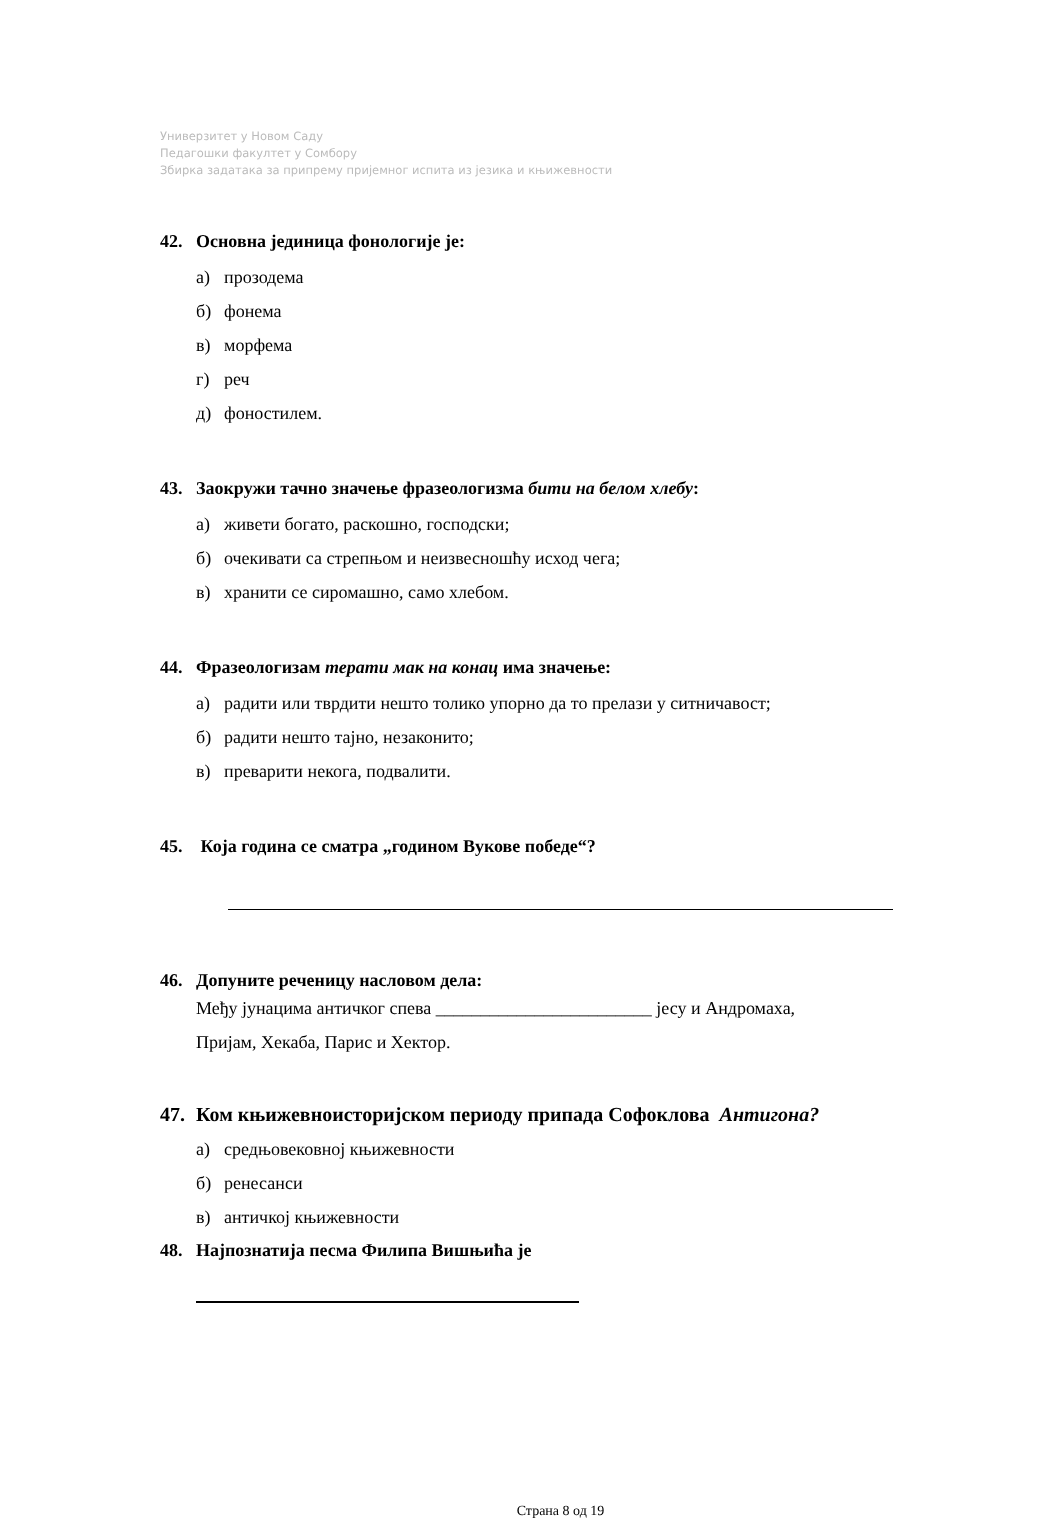Универзитет у Новом Саду
Педагошки факултет у Сомбору
Збирка задатака за припрему пријемног испита из језика и књижевности
42. Основна јединица фонологије је:
а) прозодема
б) фонема
в) морфема
г) реч
д) фоностилем.
43. Заокружи тачно значење фразеологизма бити на белом хлебу:
а) живети богато, раскошно, господски;
б) очекивати са стрепњом и неизвесношћу исход чега;
в) хранити се сиромашно, само хлебом.
44. Фразеологизам терати мак на конац има значење:
а) радити или тврдити нешто толико упорно да то прелази у ситничавост;
б) радити нешто тајно, незаконито;
в) преварити некога, подвалити.
45. Која година се сматра „годином Вукове победе“?
46. Допуните реченицу насловом дела:
Међу јунацима античког спева ________________________ јесу и Андромаха,
Пријам, Хекаба, Парис и Хектор.
47. Ком књижевноисторијском периоду припада Софоклова Антигона?
а) средњовековној књижевности
б) ренесанси
в) античкој књижевности
48. Најпознатија песма Филипа Вишњића је
Страна 8 од 19